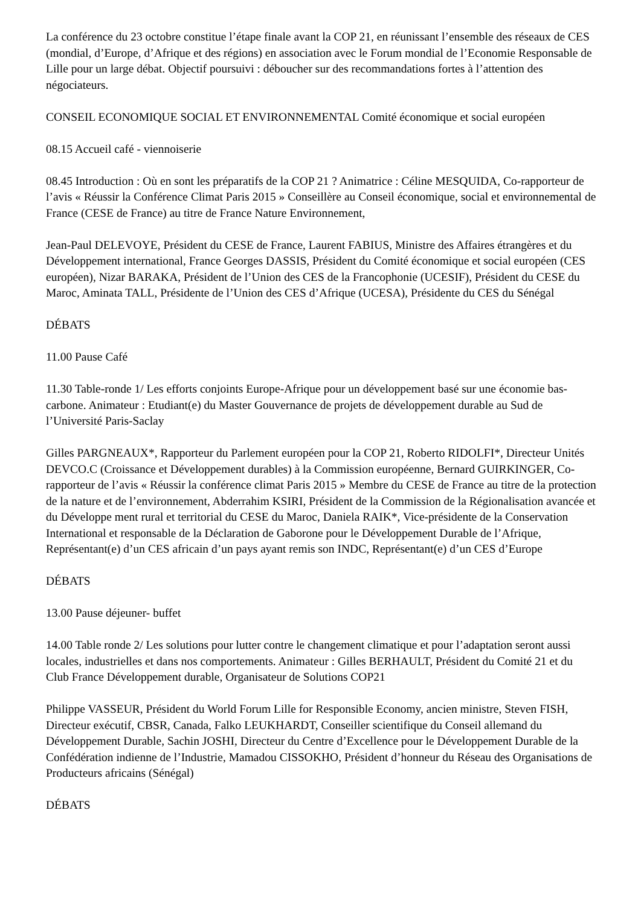La conférence du 23 octobre constitue l’étape finale avant la COP 21, en réunissant l’ensemble des réseaux de CES (mondial, d’Europe, d’Afrique et des régions) en association avec le Forum mondial de l’Economie Responsable de Lille pour un large débat. Objectif poursuivi : déboucher sur des recommandations fortes à l’attention des négociateurs.
CONSEIL ECONOMIQUE SOCIAL ET ENVIRONNEMENTAL Comité économique et social européen
08.15 Accueil café - viennoiserie
08.45 Introduction : Où en sont les préparatifs de la COP 21 ? Animatrice : Céline MESQUIDA, Co-rapporteur de l’avis « Réussir la Conférence Climat Paris 2015 » Conseillère au Conseil économique, social et environnemental de France (CESE de France) au titre de France Nature Environnement,
Jean-Paul DELEVOYE, Président du CESE de France, Laurent FABIUS, Ministre des Affaires étrangères et du Développement international, France Georges DASSIS, Président du Comité économique et social européen (CES européen), Nizar BARAKA, Président de l’Union des CES de la Francophonie (UCESIF), Président du CESE du Maroc, Aminata TALL, Présidente de l’Union des CES d’Afrique (UCESA), Présidente du CES du Sénégal
DÉBATS
11.00 Pause Café
11.30 Table-ronde 1/ Les efforts conjoints Europe-Afrique pour un développement basé sur une économie bas-carbone. Animateur : Etudiant(e) du Master Gouvernance de projets de développement durable au Sud de l’Université Paris-Saclay
Gilles PARGNEAUX*, Rapporteur du Parlement européen pour la COP 21, Roberto RIDOLFI*, Directeur Unités DEVCO.C (Croissance et Développement durables) à la Commission européenne, Bernard GUIRKINGER, Co-rapporteur de l’avis « Réussir la conférence climat Paris 2015 » Membre du CESE de France au titre de la protection de la nature et de l’environnement, Abderrahim KSIRI, Président de la Commission de la Régionalisation avancée et du Développe ment rural et territorial du CESE du Maroc, Daniela RAIK*, Vice-présidente de la Conservation International et responsable de la Déclaration de Gaborone pour le Développement Durable de l’Afrique, Représentant(e) d’un CES africain d’un pays ayant remis son INDC, Représentant(e) d’un CES d’Europe
DÉBATS
13.00 Pause déjeuner- buffet
14.00 Table ronde 2/ Les solutions pour lutter contre le changement climatique et pour l’adaptation seront aussi locales, industrielles et dans nos comportements. Animateur : Gilles BERHAULT, Président du Comité 21 et du Club France Développement durable, Organisateur de Solutions COP21
Philippe VASSEUR, Président du World Forum Lille for Responsible Economy, ancien ministre, Steven FISH, Directeur exécutif, CBSR, Canada, Falko LEUKHARDT, Conseiller scientifique du Conseil allemand du Développement Durable, Sachin JOSHI, Directeur du Centre d’Excellence pour le Développement Durable de la Confédération indienne de l’Industrie, Mamadou CISSOKHO, Président d’honneur du Réseau des Organisations de Producteurs africains (Sénégal)
DÉBATS